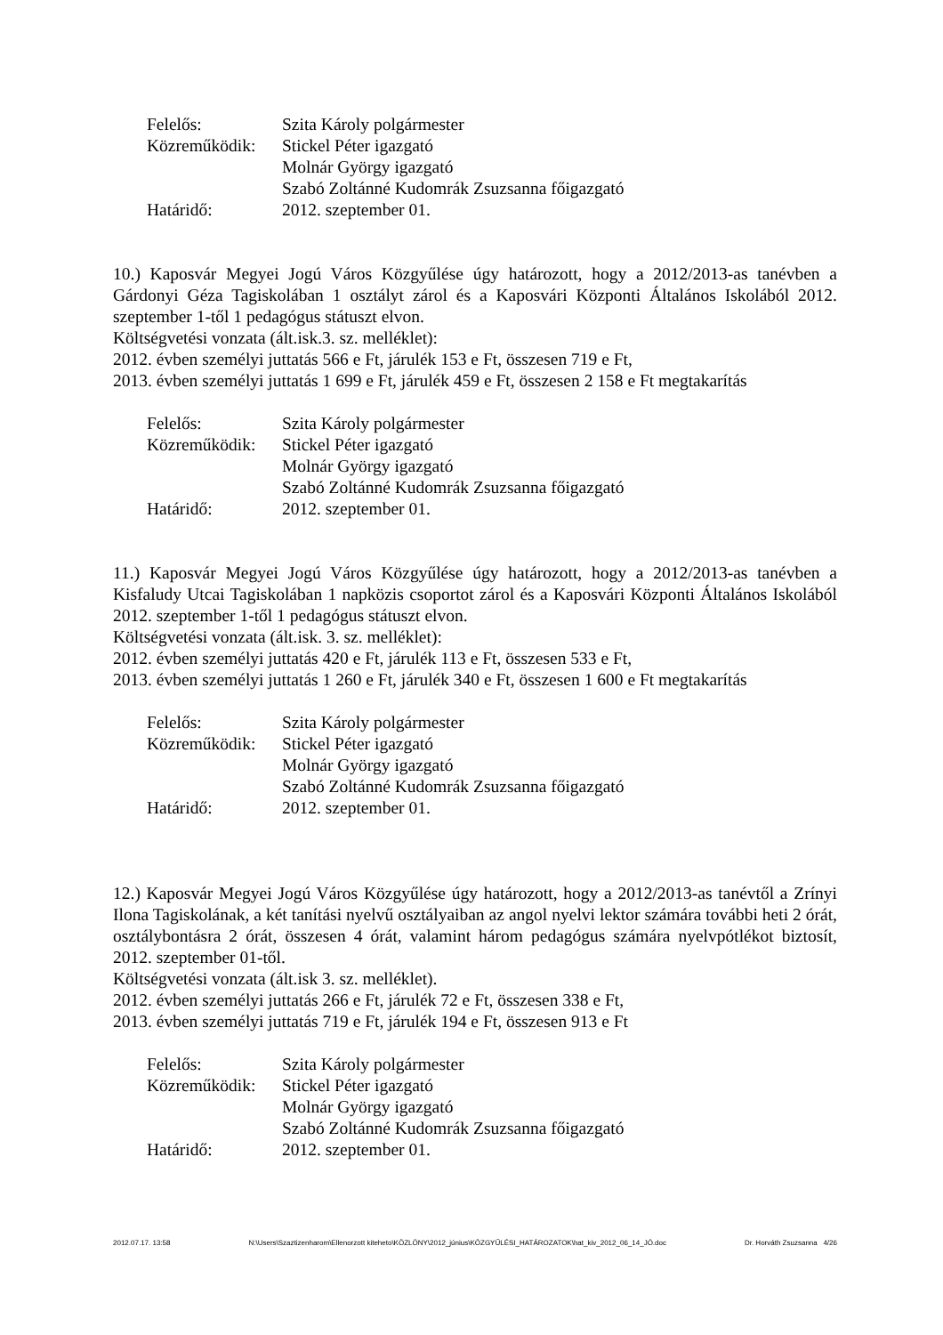Felelős: Szita Károly polgármester
Közreműködik: Stickel Péter igazgató
Molnár György igazgató
Szabó Zoltánné Kudomrák Zsuzsanna főigazgató
Határidő: 2012. szeptember 01.
10.) Kaposvár Megyei Jogú Város Közgyűlése úgy határozott, hogy a 2012/2013-as tanévben a Gárdonyi Géza Tagiskolában 1 osztályt zárol és a Kaposvári Központi Általános Iskolából 2012. szeptember 1-től 1 pedagógus státuszt elvon.
Költségvetési vonzata (ált.isk.3. sz. melléklet):
2012. évben személyi juttatás 566 e Ft, járulék 153 e Ft, összesen 719 e Ft,
2013. évben személyi juttatás 1 699 e Ft, járulék 459 e Ft, összesen 2 158 e Ft megtakarítás
Felelős: Szita Károly polgármester
Közreműködik: Stickel Péter igazgató
Molnár György igazgató
Szabó Zoltánné Kudomrák Zsuzsanna főigazgató
Határidő: 2012. szeptember 01.
11.) Kaposvár Megyei Jogú Város Közgyűlése úgy határozott, hogy a 2012/2013-as tanévben a Kisfaludy Utcai Tagiskolában 1 napközis csoportot zárol és a Kaposvári Központi Általános Iskolából 2012. szeptember 1-től 1 pedagógus státuszt elvon.
Költségvetési vonzata (ált.isk. 3. sz. melléklet):
2012. évben személyi juttatás 420 e Ft, járulék 113 e Ft, összesen 533 e Ft,
2013. évben személyi juttatás 1 260 e Ft, járulék 340 e Ft, összesen 1 600 e Ft megtakarítás
Felelős: Szita Károly polgármester
Közreműködik: Stickel Péter igazgató
Molnár György igazgató
Szabó Zoltánné Kudomrák Zsuzsanna főigazgató
Határidő: 2012. szeptember 01.
12.) Kaposvár Megyei Jogú Város Közgyűlése úgy határozott, hogy a 2012/2013-as tanévtől a Zrínyi Ilona Tagiskolának, a két tanítási nyelvű osztályaiban az angol nyelvi lektor számára további heti 2 órát, osztálybontásra 2 órát, összesen 4 órát, valamint három pedagógus számára nyelvpótlékot biztosít, 2012. szeptember 01-től.
Költségvetési vonzata (ált.isk 3. sz. melléklet).
2012. évben személyi juttatás 266 e Ft, járulék 72 e Ft, összesen 338 e Ft,
2013. évben személyi juttatás 719 e Ft, járulék 194 e Ft, összesen 913 e Ft
Felelős: Szita Károly polgármester
Közreműködik: Stickel Péter igazgató
Molnár György igazgató
Szabó Zoltánné Kudomrák Zsuzsanna főigazgató
Határidő: 2012. szeptember 01.
2012.07.17. 13:58 N:\Users\Szaztizenharom\Ellenorzott kiteheto\KÖZLÖNY\2012_június\KÖZGYŰLÉSI_HATÁROZATOK\hat_kiv_2012_06_14_JÓ.doc Dr. Horváth Zsuzsanna 4/26